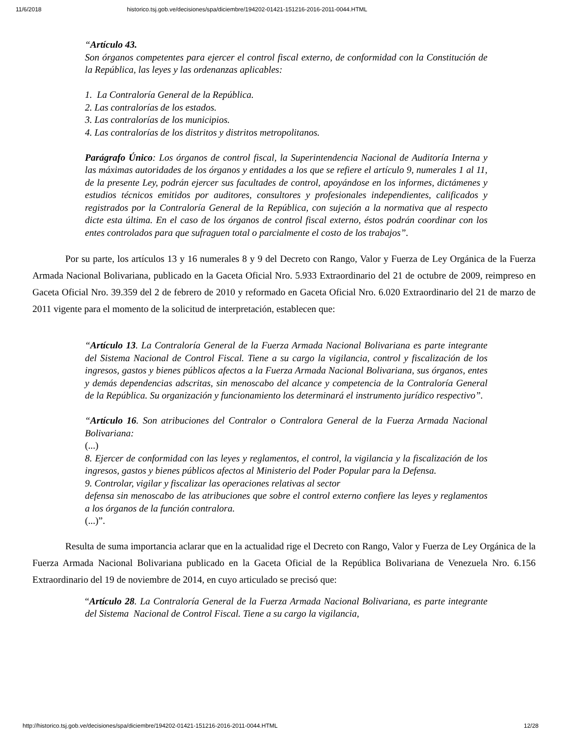11/6/2018 historico.tsj.gob.ve/decisiones/spa/diciembre/194202-01421-151216-2016-2011-0044.HTML
“Artículo 43.
Son órganos competentes para ejercer el control fiscal externo, de conformidad con la Constitución de la República, las leyes y las ordenanzas aplicables:
1. La Contraloría General de la República.
2. Las contralorías de los estados.
3. Las contralorías de los municipios.
4. Las contralorías de los distritos y distritos metropolitanos.
Parágrafo Único: Los órganos de control fiscal, la Superintendencia Nacional de Auditoría Interna y las máximas autoridades de los órganos y entidades a los que se refiere el artículo 9, numerales 1 al 11, de la presente Ley, podrán ejercer sus facultades de control, apoyándose en los informes, dictámenes y estudios técnicos emitidos por auditores, consultores y profesionales independientes, calificados y registrados por la Contraloría General de la República, con sujeción a la normativa que al respecto dicte esta última. En el caso de los órganos de control fiscal externo, éstos podrán coordinar con los entes controlados para que sufraguen total o parcialmente el costo de los trabajos”.
Por su parte, los artículos 13 y 16 numerales 8 y 9 del Decreto con Rango, Valor y Fuerza de Ley Orgánica de la Fuerza Armada Nacional Bolivariana, publicado en la Gaceta Oficial Nro. 5.933 Extraordinario del 21 de octubre de 2009, reimpreso en Gaceta Oficial Nro. 39.359 del 2 de febrero de 2010 y reformado en Gaceta Oficial Nro. 6.020 Extraordinario del 21 de marzo de 2011 vigente para el momento de la solicitud de interpretación, establecen que:
“Artículo 13. La Contraloría General de la Fuerza Armada Nacional Bolivariana es parte integrante del Sistema Nacional de Control Fiscal. Tiene a su cargo la vigilancia, control y fiscalización de los ingresos, gastos y bienes públicos afectos a la Fuerza Armada Nacional Bolivariana, sus órganos, entes y demás dependencias adscritas, sin menoscabo del alcance y competencia de la Contraloría General de la República. Su organización y funcionamiento los determinará el instrumento jurídico respectivo”.
“Artículo 16. Son atribuciones del Contralor o Contralora General de la Fuerza Armada Nacional Bolivariana:
(...)
8. Ejercer de conformidad con las leyes y reglamentos, el control, la vigilancia y la fiscalización de los ingresos, gastos y bienes públicos afectos al Ministerio del Poder Popular para la Defensa.
9. Controlar, vigilar y fiscalizar las operaciones relativas al sector
defensa sin menoscabo de las atribuciones que sobre el control externo confiere las leyes y reglamentos a los órganos de la función contralora.
(...)”.
Resulta de suma importancia aclarar que en la actualidad rige el Decreto con Rango, Valor y Fuerza de Ley Orgánica de la Fuerza Armada Nacional Bolivariana publicado en la Gaceta Oficial de la República Bolivariana de Venezuela Nro. 6.156 Extraordinario del 19 de noviembre de 2014, en cuyo articulado se precisó que:
“Artículo 28. La Contraloría General de la Fuerza Armada Nacional Bolivariana, es parte integrante del Sistema Nacional de Control Fiscal. Tiene a su cargo la vigilancia,
http://historico.tsj.gob.ve/decisiones/spa/diciembre/194202-01421-151216-2016-2011-0044.HTML 12/28